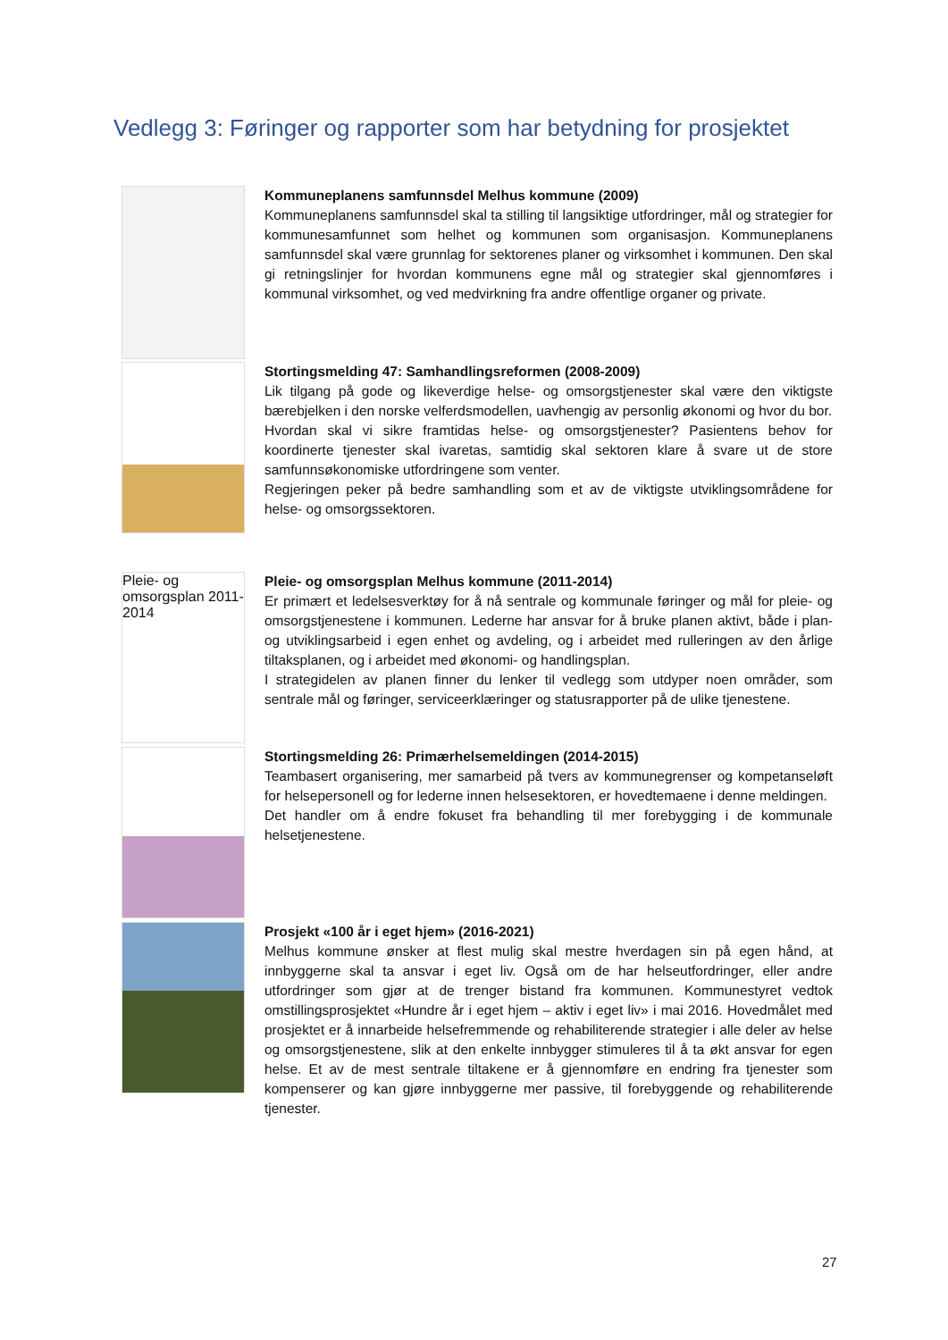Vedlegg 3: Føringer og rapporter som har betydning for prosjektet
Kommuneplanens samfunnsdel Melhus kommune (2009)
Kommuneplanens samfunnsdel skal ta stilling til langsiktige utfordringer, mål og strategier for kommunesamfunnet som helhet og kommunen som organisasjon. Kommuneplanens samfunnsdel skal være grunnlag for sektorenes planer og virksomhet i kommunen. Den skal gi retningslinjer for hvordan kommunens egne mål og strategier skal gjennomføres i kommunal virksomhet, og ved medvirkning fra andre offentlige organer og private.
Stortingsmelding 47: Samhandlingsreformen (2008-2009)
Lik tilgang på gode og likeverdige helse- og omsorgstjenester skal være den viktigste bærebjelken i den norske velferdsmodellen, uavhengig av personlig økonomi og hvor du bor.
Hvordan skal vi sikre framtidas helse- og omsorgstjenester? Pasientens behov for koordinerte tjenester skal ivaretas, samtidig skal sektoren klare å svare ut de store samfunnsøkonomiske utfordringene som venter.
Regjeringen peker på bedre samhandling som et av de viktigste utviklingsområdene for helse- og omsorgssektoren.
Pleie- og omsorgsplan 2011-2014
Pleie- og omsorgsplan Melhus kommune (2011-2014)
Er primært et ledelsesverktøy for å nå sentrale og kommunale føringer og mål for pleie- og omsorgstjenestene i kommunen. Lederne har ansvar for å bruke planen aktivt, både i plan- og utviklingsarbeid i egen enhet og avdeling, og i arbeidet med rulleringen av den årlige tiltaksplanen, og i arbeidet med økonomi- og handlingsplan.
I strategidelen av planen finner du lenker til vedlegg som utdyper noen områder, som sentrale mål og føringer, serviceerklæringer og statusrapporter på de ulike tjenestene.
Stortingsmelding 26: Primærhelsemeldingen (2014-2015)
Teambasert organisering, mer samarbeid på tvers av kommunegrenser og kompetanseløft for helsepersonell og for lederne innen helsesektoren, er hovedtemaene i denne meldingen.
Det handler om å endre fokuset fra behandling til mer forebygging i de kommunale helsetjenestene.
Prosjekt «100 år i eget hjem» (2016-2021)
Melhus kommune ønsker at flest mulig skal mestre hverdagen sin på egen hånd, at innbyggerne skal ta ansvar i eget liv. Også om de har helseutfordringer, eller andre utfordringer som gjør at de trenger bistand fra kommunen. Kommunestyret vedtok omstillingsprosjektet «Hundre år i eget hjem – aktiv i eget liv» i mai 2016. Hovedmålet med prosjektet er å innarbeide helsefremmende og rehabiliterende strategier i alle deler av helse og omsorgstjenestene, slik at den enkelte innbygger stimuleres til å ta økt ansvar for egen helse. Et av de mest sentrale tiltakene er å gjennomføre en endring fra tjenester som kompenserer og kan gjøre innbyggerne mer passive, til forebyggende og rehabiliterende tjenester.
27